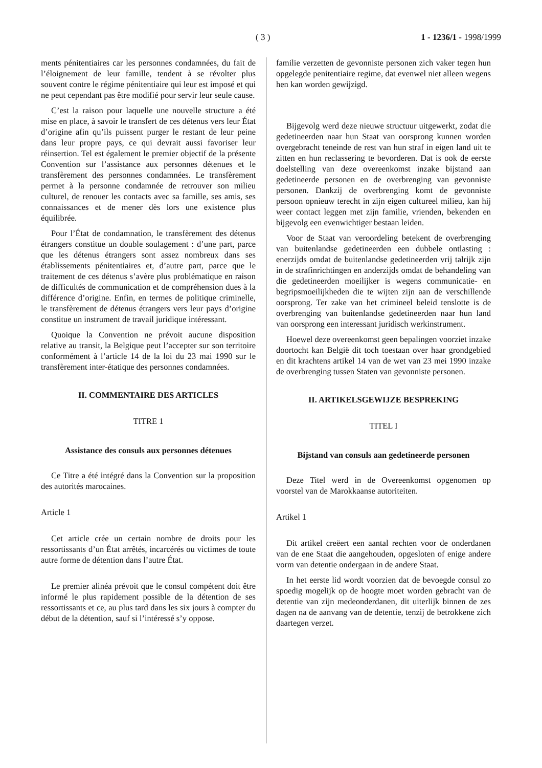( 3 ) 1 - 1236/1 - 1998/1999
ments pénitentiaires car les personnes condamnées, du fait de l’éloignement de leur famille, tendent à se révolter plus souvent contre le régime pénitentiaire qui leur est imposé et qui ne peut cependant pas être modifié pour servir leur seule cause.
C’est la raison pour laquelle une nouvelle structure a été mise en place, à savoir le transfert de ces détenus vers leur État d’origine afin qu’ils puissent purger le restant de leur peine dans leur propre pays, ce qui devrait aussi favoriser leur réinsertion. Tel est également le premier objectif de la présente Convention sur l’assistance aux personnes détenues et le transfèrement des personnes condamnées. Le transfèrement permet à la personne condamnée de retrouver son milieu culturel, de renouer les contacts avec sa famille, ses amis, ses connaissances et de mener dès lors une existence plus équilibrée.
Pour l’État de condamnation, le transfèrement des détenus étrangers constitue un double soulagement : d’une part, parce que les détenus étrangers sont assez nombreux dans ses établissements pénitentiaires et, d’autre part, parce que le traitement de ces détenus s’avère plus problématique en raison de difficultés de communication et de compréhension dues à la différence d’origine. Enfin, en termes de politique criminelle, le transfèrement de détenus étrangers vers leur pays d’origine constitue un instrument de travail juridique intéressant.
Quoique la Convention ne prévoit aucune disposition relative au transit, la Belgique peut l’accepter sur son territoire conformément à l’article 14 de la loi du 23 mai 1990 sur le transfèrement inter-étatique des personnes condamnées.
II. COMMENTAIRE DES ARTICLES
TITRE 1
Assistance des consuls aux personnes détenues
Ce Titre a été intégré dans la Convention sur la proposition des autorités marocaines.
Article 1
Cet article crée un certain nombre de droits pour les ressortissants d’un État arrêtés, incarcérés ou victimes de toute autre forme de détention dans l’autre État.
Le premier alinéa prévoit que le consul compétent doit être informé le plus rapidement possible de la détention de ses ressortissants et ce, au plus tard dans les six jours à compter du début de la détention, sauf si l’intéressé s’y oppose.
familie verzetten de gevonniste personen zich vaker tegen hun opgelegde penitentiaire regime, dat evenwel niet alleen wegens hen kan worden gewijzigd.
Bijgevolg werd deze nieuwe structuur uitgewerkt, zodat die gedetineerden naar hun Staat van oorsprong kunnen worden overgebracht teneinde de rest van hun straf in eigen land uit te zitten en hun reclassering te bevorderen. Dat is ook de eerste doelstelling van deze overeenkomst inzake bijstand aan gedetineerde personen en de overbrenging van gevonniste personen. Dankzij de overbrenging komt de gevonniste persoon opnieuw terecht in zijn eigen cultureel milieu, kan hij weer contact leggen met zijn familie, vrienden, bekenden en bijgevolg een evenwichtiger bestaan leiden.
Voor de Staat van veroordeling betekent de overbrenging van buitenlandse gedetineerden een dubbele ontlasting : enerzijds omdat de buitenlandse gedetineerden vrij talrijk zijn in de strafinrichtingen en anderzijds omdat de behandeling van die gedetineerden moeilijker is wegens communicatie- en begripsmoeilijkheden die te wijten zijn aan de verschillende oorsprong. Ter zake van het crimineel beleid tenslotte is de overbrenging van buitenlandse gedetineerden naar hun land van oorsprong een interessant juridisch werkinstrument.
Hoewel deze overeenkomst geen bepalingen voorziet inzake doortocht kan België dit toch toestaan over haar grondgebied en dit krachtens artikel 14 van de wet van 23 mei 1990 inzake de overbrenging tussen Staten van gevonniste personen.
II. ARTIKELSGEWIJZE BESPREKING
TITEL I
Bijstand van consuls aan gedetineerde personen
Deze Titel werd in de Overeenkomst opgenomen op voorstel van de Marokkaanse autoriteiten.
Artikel 1
Dit artikel creëert een aantal rechten voor de onderdanen van de ene Staat die aangehouden, opgesloten of enige andere vorm van detentie ondergaan in de andere Staat.
In het eerste lid wordt voorzien dat de bevoegde consul zo spoedig mogelijk op de hoogte moet worden gebracht van de detentie van zijn medeonderdanen, dit uiterlijk binnen de zes dagen na de aanvang van de detentie, tenzij de betrokkene zich daartegen verzet.